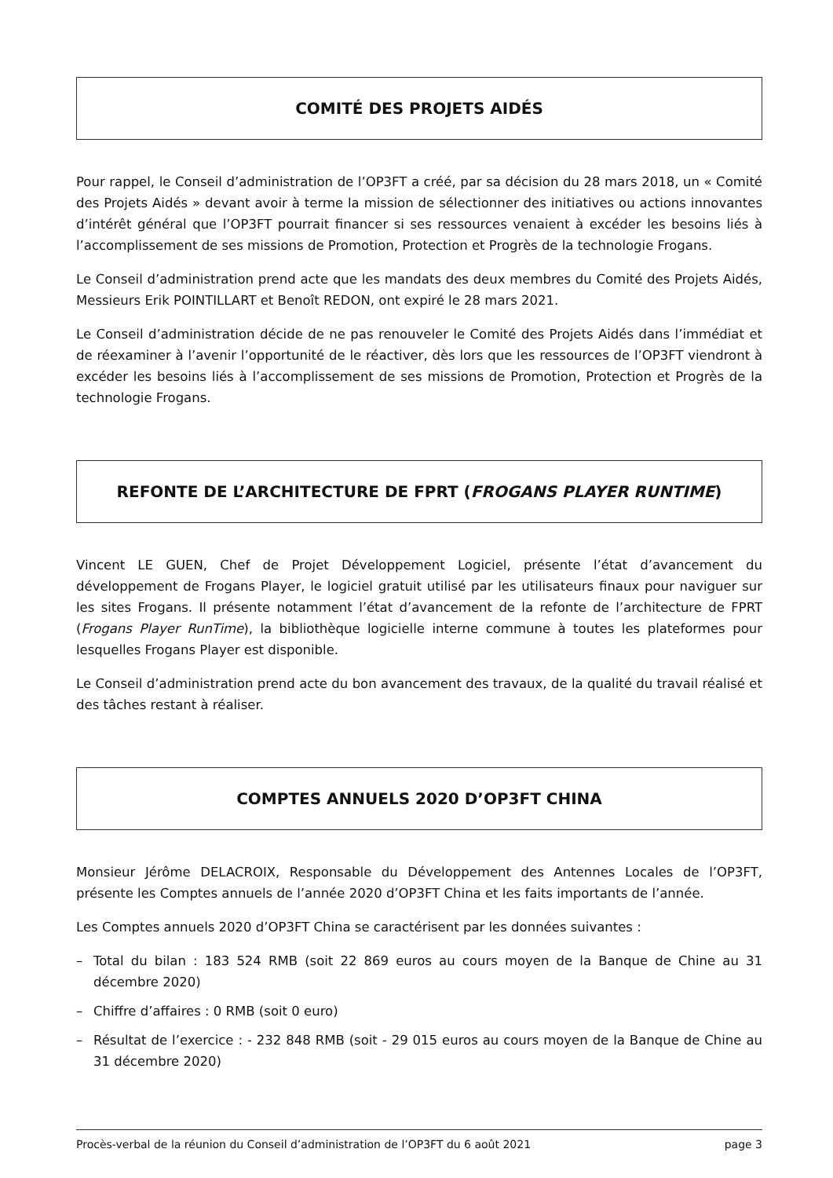COMITÉ DES PROJETS AIDÉS
Pour rappel, le Conseil d’administration de l’OP3FT a créé, par sa décision du 28 mars 2018, un « Comité des Projets Aidés » devant avoir à terme la mission de sélectionner des initiatives ou actions innovantes d’intérêt général que l’OP3FT pourrait financer si ses ressources venaient à excéder les besoins liés à l’accomplissement de ses missions de Promotion, Protection et Progrès de la technologie Frogans.
Le Conseil d’administration prend acte que les mandats des deux membres du Comité des Projets Aidés, Messieurs Erik POINTILLART et Benoît REDON, ont expiré le 28 mars 2021.
Le Conseil d’administration décide de ne pas renouveler le Comité des Projets Aidés dans l’immédiat et de réexaminer à l’avenir l’opportunité de le réactiver, dès lors que les ressources de l’OP3FT viendront à excéder les besoins liés à l’accomplissement de ses missions de Promotion, Protection et Progrès de la technologie Frogans.
REFONTE DE L’ARCHITECTURE DE FPRT (FROGANS PLAYER RUNTIME)
Vincent LE GUEN, Chef de Projet Développement Logiciel, présente l’état d’avancement du développement de Frogans Player, le logiciel gratuit utilisé par les utilisateurs finaux pour naviguer sur les sites Frogans. Il présente notamment l’état d’avancement de la refonte de l’architecture de FPRT (Frogans Player RunTime), la bibliothèque logicielle interne commune à toutes les plateformes pour lesquelles Frogans Player est disponible.
Le Conseil d’administration prend acte du bon avancement des travaux, de la qualité du travail réalisé et des tâches restant à réaliser.
COMPTES ANNUELS 2020 D’OP3FT CHINA
Monsieur Jérôme DELACROIX, Responsable du Développement des Antennes Locales de l’OP3FT, présente les Comptes annuels de l’année 2020 d’OP3FT China et les faits importants de l’année.
Les Comptes annuels 2020 d’OP3FT China se caractérisent par les données suivantes :
– Total du bilan : 183 524 RMB (soit 22 869 euros au cours moyen de la Banque de Chine au 31 décembre 2020)
– Chiffre d’affaires : 0 RMB (soit 0 euro)
– Résultat de l’exercice : - 232 848 RMB (soit - 29 015 euros au cours moyen de la Banque de Chine au 31 décembre 2020)
Procès-verbal de la réunion du Conseil d’administration de l’OP3FT du 6 août 2021 page 3